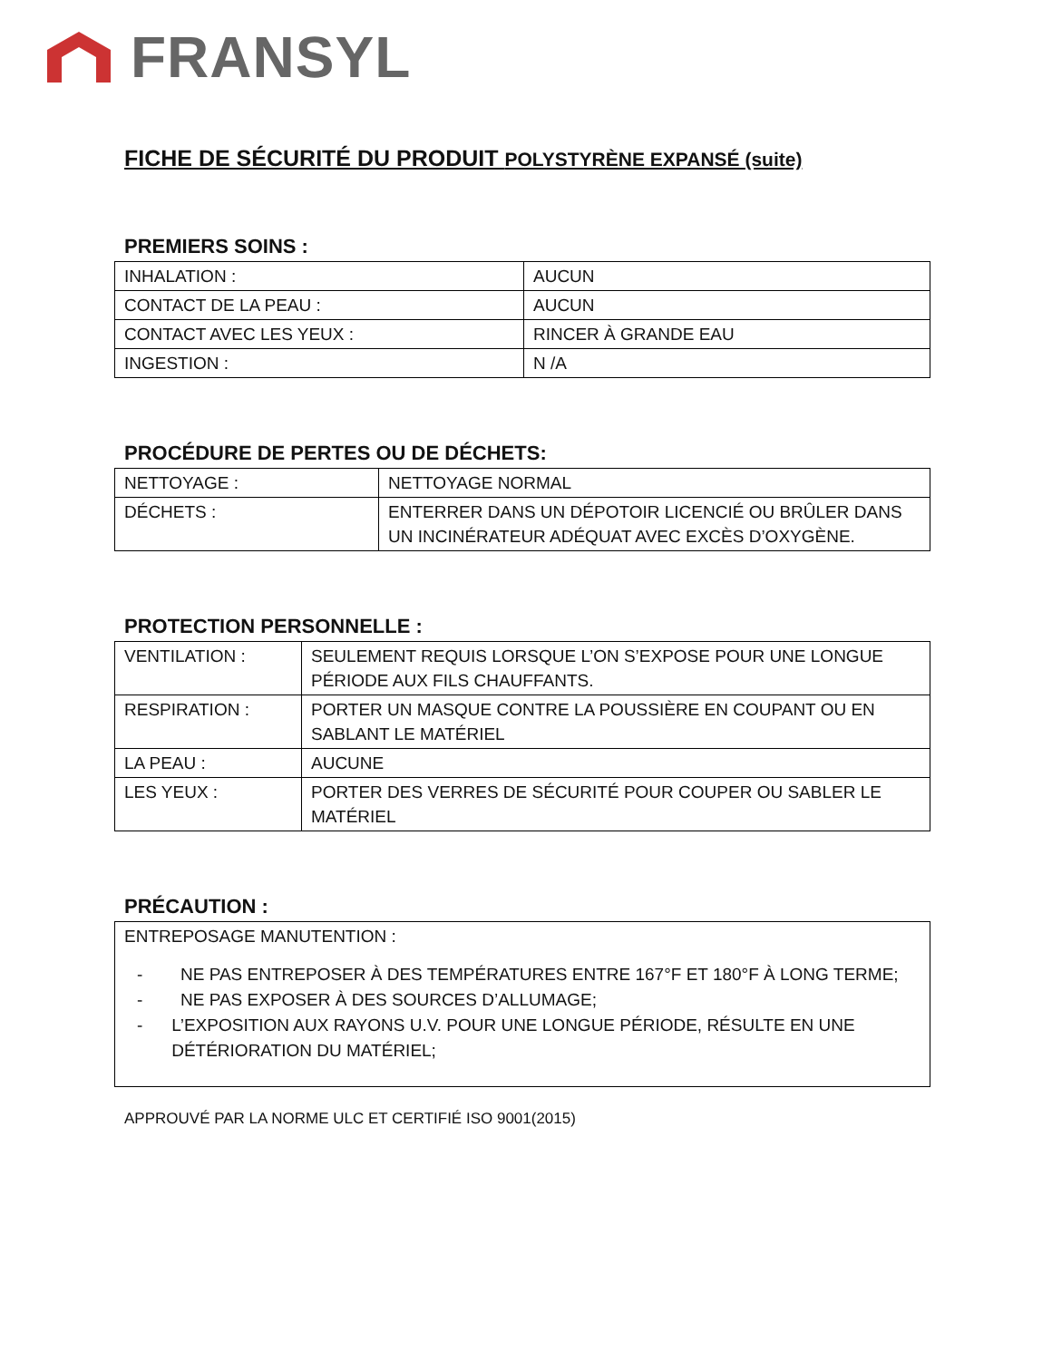FRANSYL
FICHE DE SÉCURITÉ DU PRODUIT POLYSTYRÈNE EXPANSÉ (suite)
PREMIERS SOINS :
| INHALATION : | AUCUN |
| CONTACT DE LA PEAU : | AUCUN |
| CONTACT AVEC LES YEUX : | RINCER À GRANDE EAU |
| INGESTION : | N /A |
PROCÉDURE DE PERTES OU DE DÉCHETS:
| NETTOYAGE : | NETTOYAGE NORMAL |
| DÉCHETS : | ENTERRER DANS UN DÉPOTOIR LICENCIÉ OU BRÛLER DANS UN INCINÉRATEUR ADÉQUAT AVEC EXCÈS D’OXYGÈNE. |
PROTECTION PERSONNELLE :
| VENTILATION : | SEULEMENT REQUIS LORSQUE L’ON S’EXPOSE POUR UNE LONGUE PÉRIODE AUX FILS CHAUFFANTS. |
| RESPIRATION : | PORTER UN MASQUE CONTRE LA POUSSIÈRE EN COUPANT OU EN SABLANT LE MATÉRIEL |
| LA PEAU : | AUCUNE |
| LES YEUX : | PORTER DES VERRES DE SÉCURITÉ POUR COUPER OU SABLER LE MATÉRIEL |
PRÉCAUTION :
ENTREPOSAGE MANUTENTION :
- NE PAS ENTREPOSER À DES TEMPÉRATURES ENTRE 167°F ET 180°F À LONG TERME;
- NE PAS EXPOSER À DES SOURCES D’ALLUMAGE;
- L’EXPOSITION AUX RAYONS U.V. POUR UNE LONGUE PÉRIODE, RÉSULTE EN UNE DÉTÉRIORATION DU MATÉRIEL;
APPROUVÉ PAR LA NORME ULC ET CERTIFIÉ ISO 9001(2015)